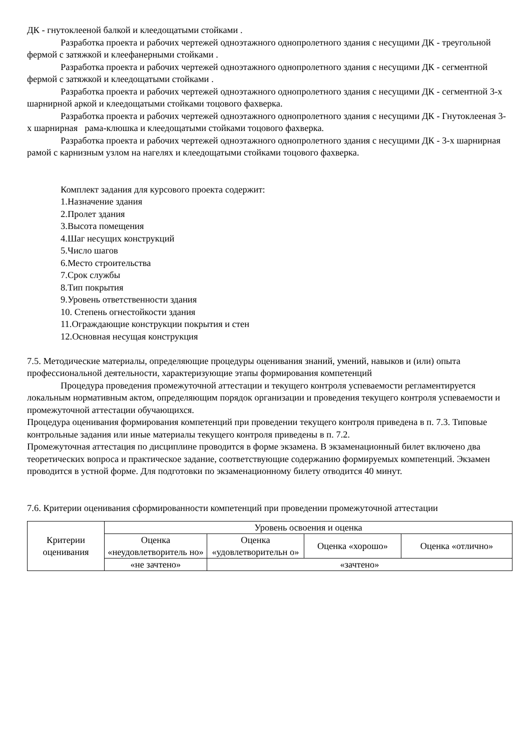ДК - гнутоклееной балкой и клеедощатыми стойками .
Разработка проекта и рабочих чертежей одноэтажного однопролетного здания с несущими ДК - треугольной фермой с затяжкой и клеефанерными стойками .
Разработка проекта и рабочих чертежей одноэтажного однопролетного здания с несущими ДК - сегментной фермой с затяжкой и клеедощатыми стойками .
Разработка проекта и рабочих чертежей одноэтажного однопролетного здания с несущими ДК - сегментной 3-х шарнирной аркой и клеедощатыми стойками тоцового фахверка.
Разработка проекта и рабочих чертежей одноэтажного однопролетного здания с несущими ДК - Гнутоклееная 3-х шарнирная рама-клюшка и клеедощатыми стойками тоцового фахверка.
Разработка проекта и рабочих чертежей одноэтажного однопролетного здания с несущими ДК - 3-х шарнирная рамой с карнизным узлом на нагелях и клеедощатыми стойками тоцового фахверка.
Комплект задания для курсового проекта содержит:
1.Назначение здания
2.Пролет здания
3.Высота помещения
4.Шаг несущих конструкций
5.Число шагов
6.Место строительства
7.Срок службы
8.Тип покрытия
9.Уровень ответственности здания
10. Степень огнестойкости здания
11.Ограждающие конструкции покрытия и стен
12.Основная несущая конструкция
7.5. Методические материалы, определяющие процедуры оценивания знаний, умений, навыков и (или) опыта профессиональной деятельности, характеризующие этапы формирования компетенций
Процедура проведения промежуточной аттестации и текущего контроля успеваемости регламентируется локальным нормативным актом, определяющим порядок организации и проведения текущего контроля успеваемости и промежуточной аттестации обучающихся.
Процедура оценивания формирования компетенций при проведении текущего контроля приведена в п. 7.3. Типовые контрольные задания или иные материалы текущего контроля приведены в п. 7.2.
Промежуточная аттестация по дисциплине проводится в форме экзамена. В экзаменационный билет включено два теоретических вопроса и практическое задание, соответствующие содержанию формируемых компетенций. Экзамен проводится в устной форме. Для подготовки по экзаменационному билету отводится 40 минут.
7.6. Критерии оценивания сформированности компетенций при проведении промежуточной аттестации
| Критерии оценивания | Уровень освоения и оценка | | | |
| | Оценка «неудовлетворитель но» | Оценка «удовлетворительн о» | Оценка «хорошо» | Оценка «отлично» |
| | «не зачтено» | «зачтено» | | |